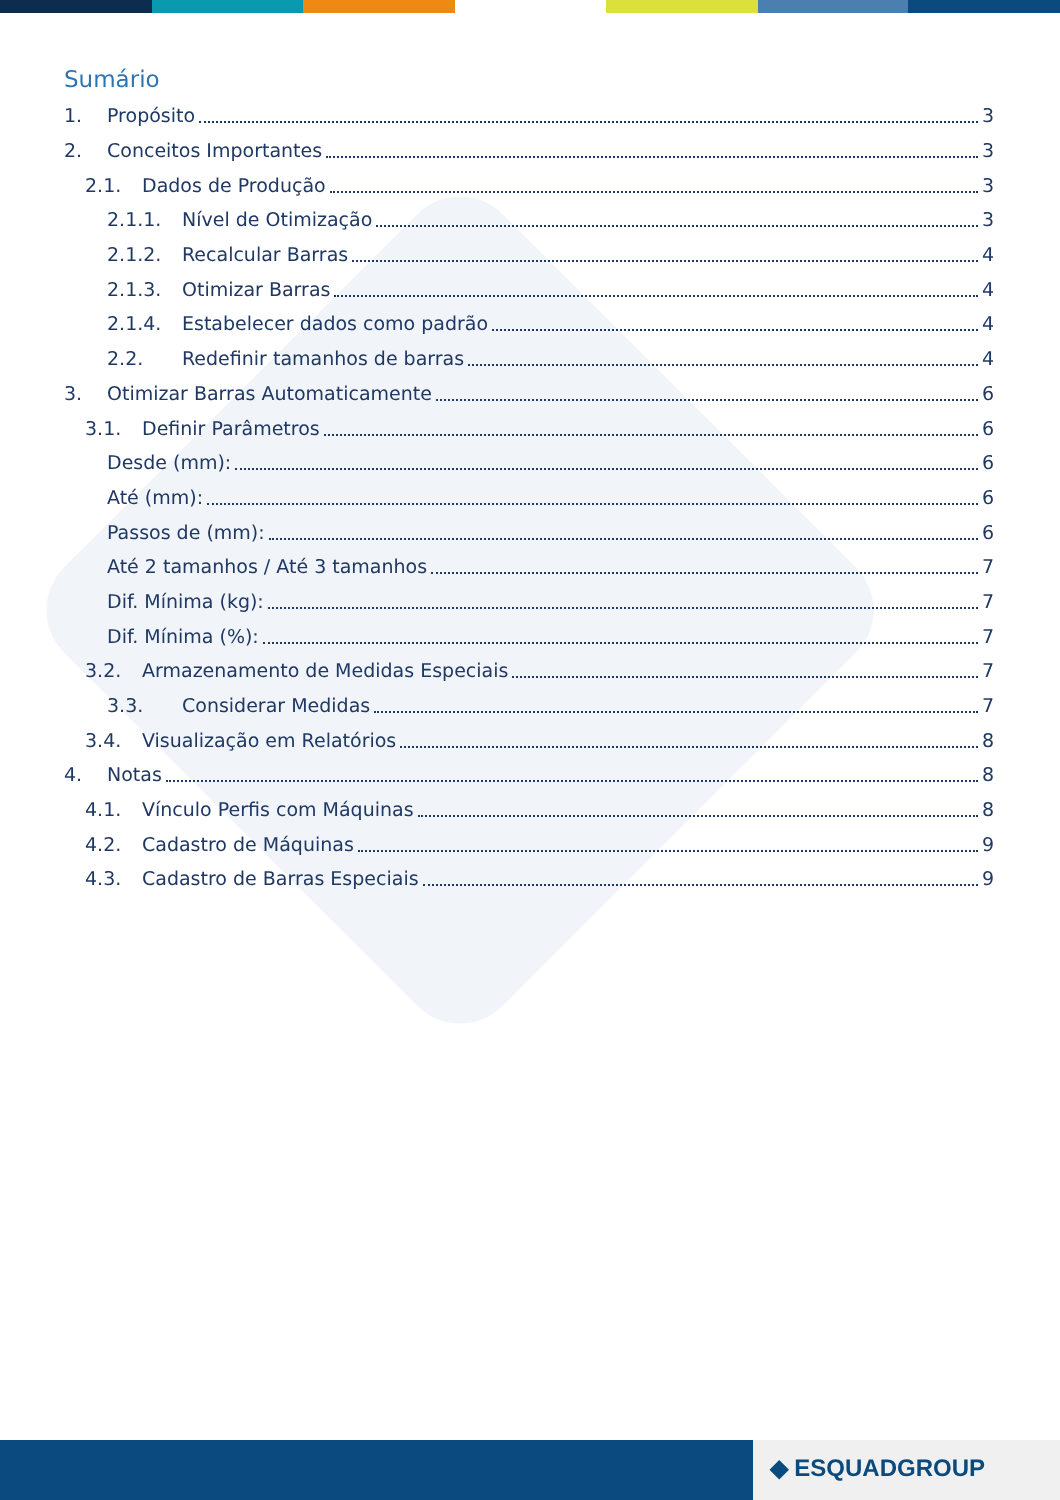Sumário
1. Propósito 3
2. Conceitos Importantes 3
2.1. Dados de Produção 3
2.1.1. Nível de Otimização 3
2.1.2. Recalcular Barras 4
2.1.3. Otimizar Barras 4
2.1.4. Estabelecer dados como padrão 4
2.2. Redefinir tamanhos de barras 4
3. Otimizar Barras Automaticamente 6
3.1. Definir Parâmetros 6
Desde (mm): 6
Até (mm): 6
Passos de (mm): 6
Até 2 tamanhos / Até 3 tamanhos 7
Dif. Mínima (kg): 7
Dif. Mínima (%): 7
3.2. Armazenamento de Medidas Especiais 7
3.3. Considerar Medidas 7
3.4. Visualização em Relatórios 8
4. Notas 8
4.1. Vínculo Perfis com Máquinas 8
4.2. Cadastro de Máquinas 9
4.3. Cadastro de Barras Especiais 9
◆ ESQUADGROUP